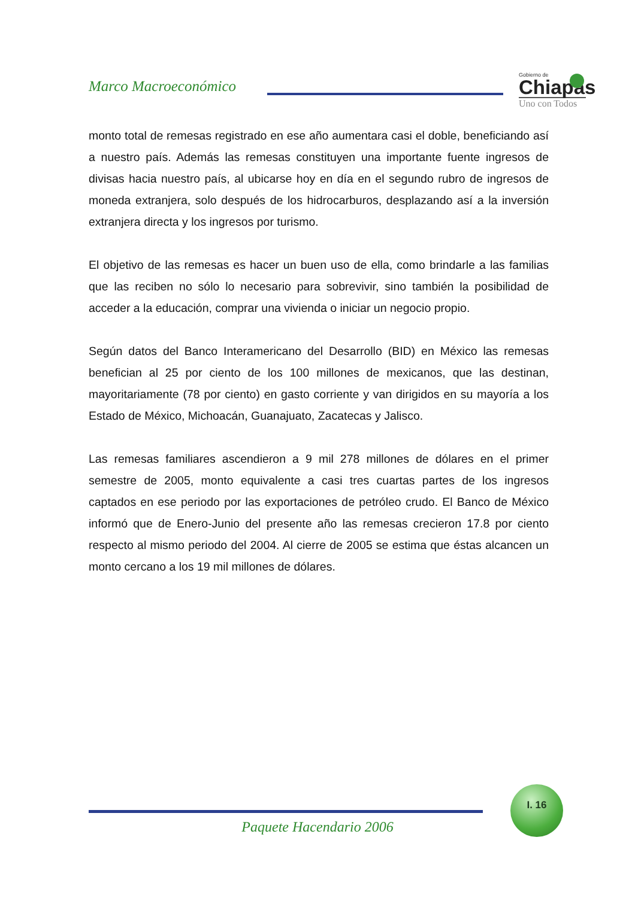Marco Macroeconómico
Gobierno de
Chiapas
Uno con Todos
monto total de remesas registrado en ese año aumentara casi el doble, beneficiando así a nuestro país. Además las remesas constituyen una importante fuente ingresos de divisas hacia nuestro país, al ubicarse hoy en día en el segundo rubro de ingresos de moneda extranjera, solo después de los hidrocarburos, desplazando así a la inversión extranjera directa y los ingresos por turismo.
El objetivo de las remesas es hacer un buen uso de ella, como brindarle a las familias que las reciben no sólo lo necesario para sobrevivir, sino también la posibilidad de acceder a la educación, comprar una vivienda o iniciar un negocio propio.
Según datos del Banco Interamericano del Desarrollo (BID) en México las remesas benefician al 25 por ciento de los 100 millones de mexicanos, que las destinan, mayoritariamente (78 por ciento) en gasto corriente y van dirigidos en su mayoría a los Estado de México, Michoacán, Guanajuato, Zacatecas y Jalisco.
Las remesas familiares ascendieron a 9 mil 278 millones de dólares en el primer semestre de 2005, monto equivalente a casi tres cuartas partes de los ingresos captados en ese periodo por las exportaciones de petróleo crudo. El Banco de México informó que de Enero-Junio del presente año las remesas crecieron 17.8 por ciento respecto al mismo periodo del 2004. Al cierre de 2005 se estima que éstas alcancen un monto cercano a los 19 mil millones de dólares.
I. 16
Paquete Hacendario 2006